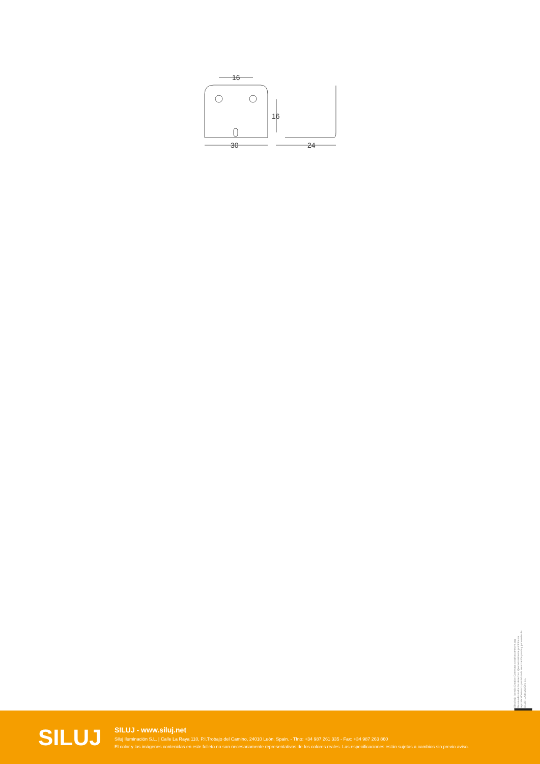16
30
24
16
Obra bajo licencia Creative Commons: creativecommons.org Reservados todos los derechos. Queda totalmente prohibido su reproducción total o parcial sin la autorización previa y por escrito de SILUJ ILUMINACIÓN, S.L.
SILUJ
SILUJ - www.siluj.net
Siluj Iluminación S.L. | Calle La Raya 110, P.I.Trobajo del Camino, 24010 León, Spain. - Tfno: +34 987 261 335 - Fax: +34 987 263 860
El color y las imágenes contenidas en este folleto no son necesariamente representativos de los colores reales. Las especificaciones están sujetas a cambios sin previo aviso.